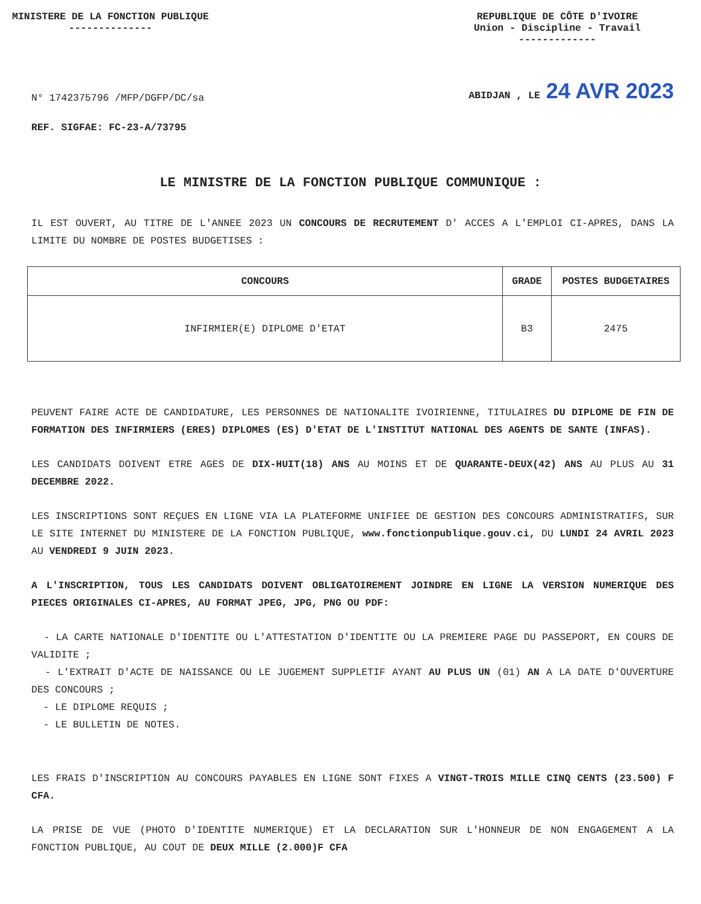MINISTERE DE LA FONCTION PUBLIQUE
--------------
REPUBLIQUE DE CÔTE D'IVOIRE
Union - Discipline - Travail
-------------
N° 1742375796 /MFP/DGFP/DC/sa
ABIDJAN , LE 24 AVR 2023
REF. SIGFAE: FC-23-A/73795
LE MINISTRE DE LA FONCTION PUBLIQUE COMMUNIQUE :
IL EST OUVERT, AU TITRE DE L'ANNEE 2023 UN CONCOURS DE RECRUTEMENT D' ACCES A L'EMPLOI CI-APRES, DANS LA LIMITE DU NOMBRE DE POSTES BUDGETISES :
| CONCOURS | GRADE | POSTES BUDGETAIRES |
| --- | --- | --- |
| INFIRMIER(E) DIPLOME D'ETAT | B3 | 2475 |
PEUVENT FAIRE ACTE DE CANDIDATURE, LES PERSONNES DE NATIONALITE IVOIRIENNE, TITULAIRES DU DIPLOME DE FIN DE FORMATION DES INFIRMIERS (ERES) DIPLOMES (ES) D'ETAT DE L'INSTITUT NATIONAL DES AGENTS DE SANTE (INFAS).
LES CANDIDATS DOIVENT ETRE AGES DE DIX-HUIT(18) ANS AU MOINS ET DE QUARANTE-DEUX(42) ANS AU PLUS AU 31 DECEMBRE 2022.
LES INSCRIPTIONS SONT REÇUES EN LIGNE VIA LA PLATEFORME UNIFIEE DE GESTION DES CONCOURS ADMINISTRATIFS, SUR LE SITE INTERNET DU MINISTERE DE LA FONCTION PUBLIQUE, www.fonctionpublique.gouv.ci, DU LUNDI 24 AVRIL 2023 AU VENDREDI 9 JUIN 2023.
A L'INSCRIPTION, TOUS LES CANDIDATS DOIVENT OBLIGATOIREMENT JOINDRE EN LIGNE LA VERSION NUMERIQUE DES PIECES ORIGINALES CI-APRES, AU FORMAT JPEG, JPG, PNG OU PDF:
- LA CARTE NATIONALE D'IDENTITE OU L'ATTESTATION D'IDENTITE OU LA PREMIERE PAGE DU PASSEPORT, EN COURS DE VALIDITE ;
- L'EXTRAIT D'ACTE DE NAISSANCE OU LE JUGEMENT SUPPLETIF AYANT AU PLUS UN (01) AN A LA DATE D'OUVERTURE DES CONCOURS ;
- LE DIPLOME REQUIS ;
- LE BULLETIN DE NOTES.
LES FRAIS D'INSCRIPTION AU CONCOURS PAYABLES EN LIGNE SONT FIXES A VINGT-TROIS MILLE CINQ CENTS (23.500) F CFA.
LA PRISE DE VUE (PHOTO D'IDENTITE NUMERIQUE) ET LA DECLARATION SUR L'HONNEUR DE NON ENGAGEMENT A LA FONCTION PUBLIQUE, AU COUT DE DEUX MILLE (2.000)F CFA